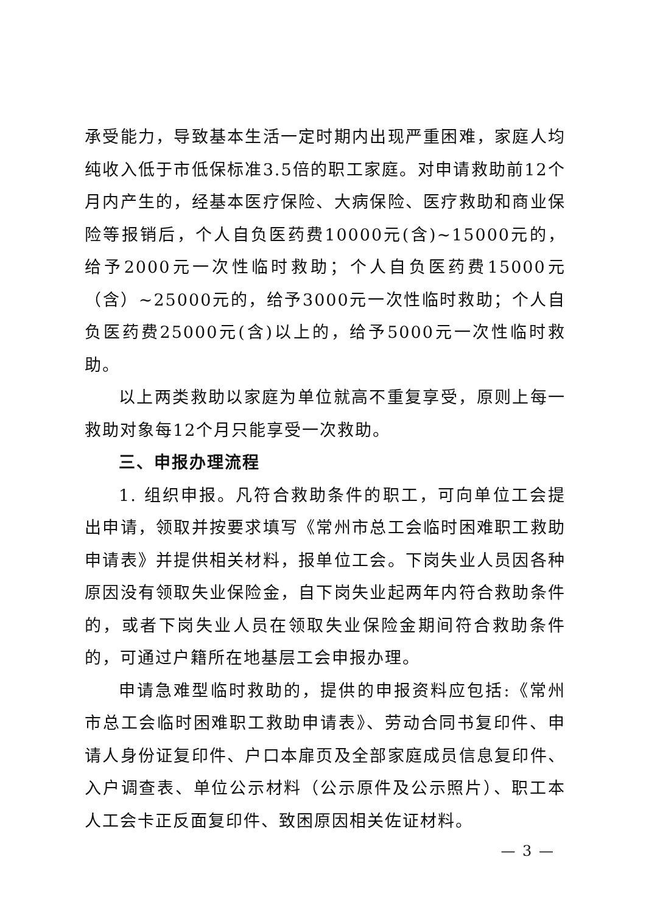承受能力，导致基本生活一定时期内出现严重困难，家庭人均纯收入低于市低保标准3.5倍的职工家庭。对申请救助前12个月内产生的，经基本医疗保险、大病保险、医疗救助和商业保险等报销后，个人自负医药费10000元(含)~15000元的，给予2000元一次性临时救助；个人自负医药费15000元（含）~25000元的，给予3000元一次性临时救助；个人自负医药费25000元(含)以上的，给予5000元一次性临时救助。
以上两类救助以家庭为单位就高不重复享受，原则上每一救助对象每12个月只能享受一次救助。
三、申报办理流程
1. 组织申报。凡符合救助条件的职工，可向单位工会提出申请，领取并按要求填写《常州市总工会临时困难职工救助申请表》并提供相关材料，报单位工会。下岗失业人员因各种原因没有领取失业保险金，自下岗失业起两年内符合救助条件的，或者下岗失业人员在领取失业保险金期间符合救助条件的，可通过户籍所在地基层工会申报办理。
申请急难型临时救助的，提供的申报资料应包括:《常州市总工会临时困难职工救助申请表》、劳动合同书复印件、申请人身份证复印件、户口本扉页及全部家庭成员信息复印件、入户调查表、单位公示材料（公示原件及公示照片）、职工本人工会卡正反面复印件、致困原因相关佐证材料。
— 3 —